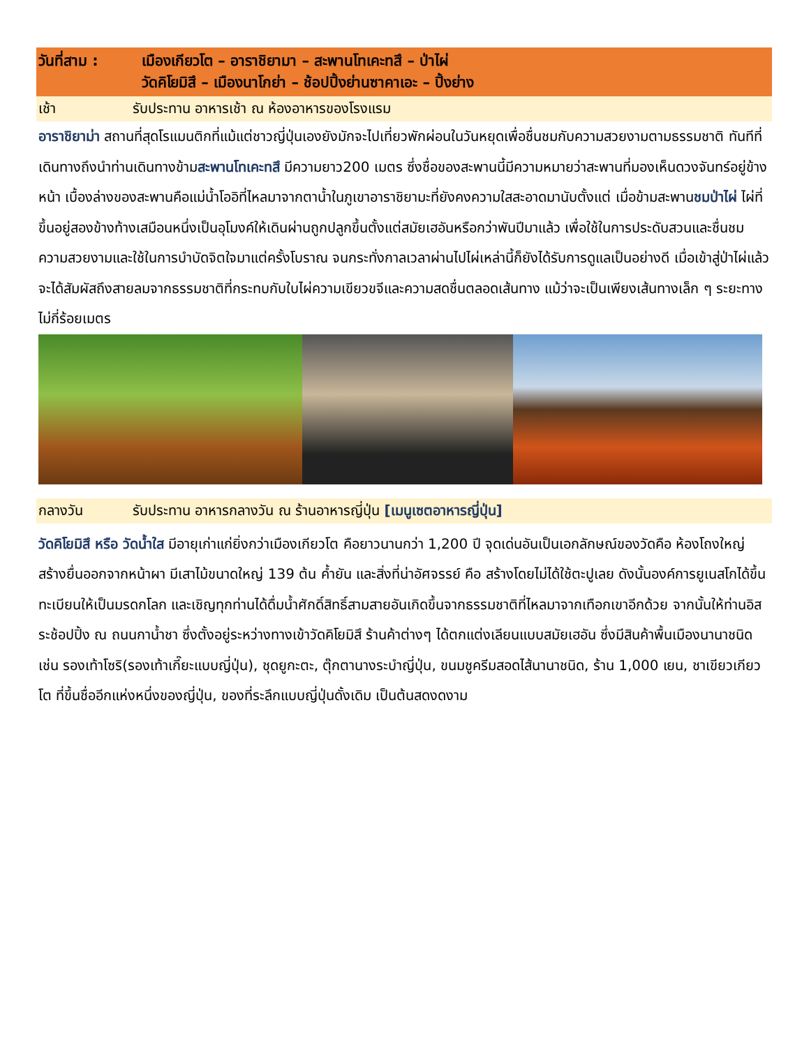วันที่สาม : เมืองเกียวโต – อาราชิยามา – สะพานโทเคะทสึ – ป่าไผ่
วัดคิโยมิสึ – เมืองนาโกย่า – ช้อปปิ้งย่านซาคาเอะ – ปิ้งย่าง
เช้า รับประทาน อาหารเช้า ณ ห้องอาหารของโรงแรม
อาราชิยาม่า สถานที่สุดโรแมนติกที่แม้แต่ชาวญี่ปุ่นเองยังมักจะไปเที่ยวพักผ่อนในวันหยุดเพื่อชื่นชมกับความสวยงามตามธรรมชาติ ทันทีที่เดินทางถึงนำท่านเดินทางข้ามสะพานโทเคะทสึ มีความยาว200 เมตร ซึ่งชื่อของสะพานนี้มีความหมายว่าสะพานที่มองเห็นดวงจันทร์อยู่ข้างหน้า เบื้องล่างของสะพานคือแม่น้ำโออิที่ไหลมาจากตาน้ำในภูเขาอาราชิยามะที่ยังคงความใสสะอาดมานับตั้งแต่ เมื่อข้ามสะพานชมป่าไผ่ ไผ่ที่ขึ้นอยู่สองข้างท้างเสมือนหนึ่งเป็นอุโมงค์ให้เดินผ่านถูกปลูกขึ้นตั้งแต่สมัยเฮอันหรือกว่าพันปีมาแล้ว เพื่อใช้ในการประดับสวนและชื่นชมความสวยงามและใช้ในการบำบัดจิตใจมาแต่ครั้งโบราณ จนกระทั่งกาลเวลาผ่านไปไผ่เหล่านี้ก็ยังได้รับการดูแลเป็นอย่างดี เมื่อเข้าสู่ป่าไผ่แล้ว จะได้สัมผัสถึงสายลมจากธรรมชาติที่กระทบกับใบไผ่ความเขียวขจีและความสดชื่นตลอดเส้นทาง แม้ว่าจะเป็นเพียงเส้นทางเล็ก ๆ ระยะทางไม่กี่ร้อยเมตร
กลางวัน รับประทาน อาหารกลางวัน ณ ร้านอาหารญี่ปุ่น [เมนูเซตอาหารญี่ปุ่น]
วัดคิโยมิสึ หรือ วัดน้ำใส มีอายุเก่าแก่ยิ่งกว่าเมืองเกียวโต คือยาวนานกว่า 1,200 ปี จุดเด่นอันเป็นเอกลักษณ์ของวัดคือ ห้องโถงใหญ่ สร้างยื่นออกจากหน้าผา มีเสาไม้ขนาดใหญ่ 139 ต้น ค้ำยัน และสิ่งที่น่าอัศจรรย์ คือ สร้างโดยไม่ได้ใช้ตะปูเลย ดังนั้นองค์การยูเนสโกได้ขึ้นทะเบียนให้เป็นมรดกโลก และเชิญทุกท่านได้ดื่มน้ำศักดิ์สิทธิ์สามสายอันเกิดขึ้นจากธรรมชาติที่ไหลมาจากเทือกเขาอีกด้วย จากนั้นให้ท่านอิสระช้อปปิ้ง ณ ถนนกาน้ำชา ซึ่งตั้งอยู่ระหว่างทางเข้าวัดคิโยมิสึ ร้านค้าต่างๆ ได้ตกแต่งเลียนแบบสมัยเฮอัน ซึ่งมีสินค้าพื้นเมืองนานาชนิด เช่น รองเท้าโซริ(รองเท้าเกี๊ยะแบบญี่ปุ่น), ชุดยูกะตะ, ตุ๊กตานางระบำญี่ปุ่น, ขนมชูครีมสอดไส้นานาชนิด, ร้าน 1,000 เยน, ชาเขียวเกียวโต ที่ขึ้นชื่ออีกแห่งหนึ่งของญี่ปุ่น, ของที่ระลึกแบบญี่ปุ่นดั้งเดิม เป็นต้นสดงดงาม